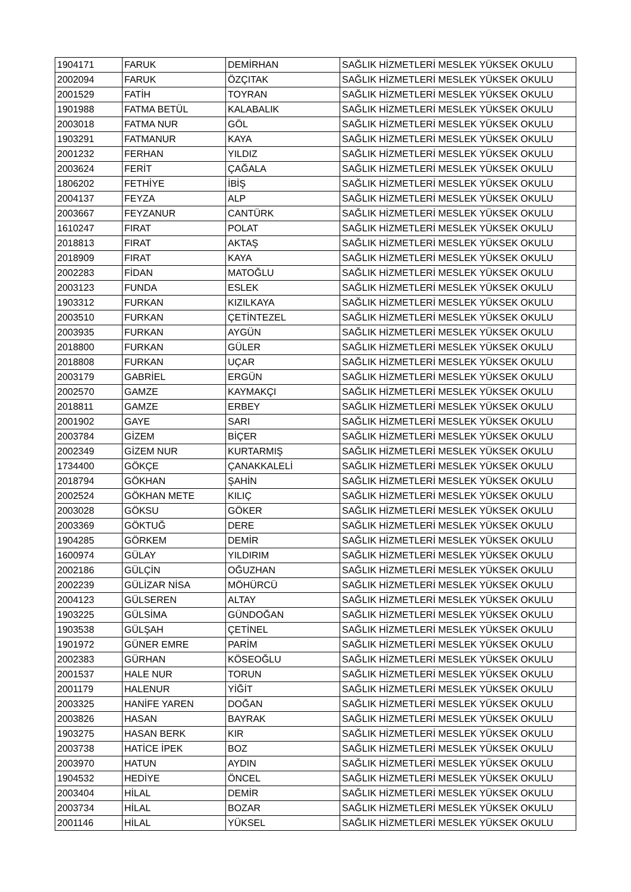| 1904171 | FARUK | DEMİRHAN | SAĞLIK HİZMETLERİ MESLEK YÜKSEK OKULU |
| 2002094 | FARUK | ÖZÇITAK | SAĞLIK HİZMETLERİ MESLEK YÜKSEK OKULU |
| 2001529 | FATİH | TOYRAN | SAĞLIK HİZMETLERİ MESLEK YÜKSEK OKULU |
| 1901988 | FATMA BETÜL | KALABALIK | SAĞLIK HİZMETLERİ MESLEK YÜKSEK OKULU |
| 2003018 | FATMA NUR | GÖL | SAĞLIK HİZMETLERİ MESLEK YÜKSEK OKULU |
| 1903291 | FATMANUR | KAYA | SAĞLIK HİZMETLERİ MESLEK YÜKSEK OKULU |
| 2001232 | FERHAN | YILDIZ | SAĞLIK HİZMETLERİ MESLEK YÜKSEK OKULU |
| 2003624 | FERİT | ÇAĞALA | SAĞLIK HİZMETLERİ MESLEK YÜKSEK OKULU |
| 1806202 | FETHİYE | İBİŞ | SAĞLIK HİZMETLERİ MESLEK YÜKSEK OKULU |
| 2004137 | FEYZA | ALP | SAĞLIK HİZMETLERİ MESLEK YÜKSEK OKULU |
| 2003667 | FEYZANUR | CANTÜRK | SAĞLIK HİZMETLERİ MESLEK YÜKSEK OKULU |
| 1610247 | FIRAT | POLAT | SAĞLIK HİZMETLERİ MESLEK YÜKSEK OKULU |
| 2018813 | FIRAT | AKTAŞ | SAĞLIK HİZMETLERİ MESLEK YÜKSEK OKULU |
| 2018909 | FIRAT | KAYA | SAĞLIK HİZMETLERİ MESLEK YÜKSEK OKULU |
| 2002283 | FİDAN | MATOĞLU | SAĞLIK HİZMETLERİ MESLEK YÜKSEK OKULU |
| 2003123 | FUNDA | ESLEK | SAĞLIK HİZMETLERİ MESLEK YÜKSEK OKULU |
| 1903312 | FURKAN | KIZILKAYA | SAĞLIK HİZMETLERİ MESLEK YÜKSEK OKULU |
| 2003510 | FURKAN | ÇETİNTEZEL | SAĞLIK HİZMETLERİ MESLEK YÜKSEK OKULU |
| 2003935 | FURKAN | AYGÜN | SAĞLIK HİZMETLERİ MESLEK YÜKSEK OKULU |
| 2018800 | FURKAN | GÜLER | SAĞLIK HİZMETLERİ MESLEK YÜKSEK OKULU |
| 2018808 | FURKAN | UÇAR | SAĞLIK HİZMETLERİ MESLEK YÜKSEK OKULU |
| 2003179 | GABRİEL | ERGÜN | SAĞLIK HİZMETLERİ MESLEK YÜKSEK OKULU |
| 2002570 | GAMZE | KAYMAKÇI | SAĞLIK HİZMETLERİ MESLEK YÜKSEK OKULU |
| 2018811 | GAMZE | ERBEY | SAĞLIK HİZMETLERİ MESLEK YÜKSEK OKULU |
| 2001902 | GAYE | SARI | SAĞLIK HİZMETLERİ MESLEK YÜKSEK OKULU |
| 2003784 | GİZEM | BİÇER | SAĞLIK HİZMETLERİ MESLEK YÜKSEK OKULU |
| 2002349 | GİZEM NUR | KURTARMIŞ | SAĞLIK HİZMETLERİ MESLEK YÜKSEK OKULU |
| 1734400 | GÖKÇE | ÇANAKKALELİ | SAĞLIK HİZMETLERİ MESLEK YÜKSEK OKULU |
| 2018794 | GÖKHAN | ŞAHİN | SAĞLIK HİZMETLERİ MESLEK YÜKSEK OKULU |
| 2002524 | GÖKHAN METE | KILIÇ | SAĞLIK HİZMETLERİ MESLEK YÜKSEK OKULU |
| 2003028 | GÖKSU | GÖKER | SAĞLIK HİZMETLERİ MESLEK YÜKSEK OKULU |
| 2003369 | GÖKTUĞ | DERE | SAĞLIK HİZMETLERİ MESLEK YÜKSEK OKULU |
| 1904285 | GÖRKEM | DEMİR | SAĞLIK HİZMETLERİ MESLEK YÜKSEK OKULU |
| 1600974 | GÜLAY | YILDIRIM | SAĞLIK HİZMETLERİ MESLEK YÜKSEK OKULU |
| 2002186 | GÜLÇİN | OĞUZHAN | SAĞLIK HİZMETLERİ MESLEK YÜKSEK OKULU |
| 2002239 | GÜLİZAR NİSA | MÖHÜRCÜ | SAĞLIK HİZMETLERİ MESLEK YÜKSEK OKULU |
| 2004123 | GÜLSEREN | ALTAY | SAĞLIK HİZMETLERİ MESLEK YÜKSEK OKULU |
| 1903225 | GÜLSİMA | GÜNDOĞAN | SAĞLIK HİZMETLERİ MESLEK YÜKSEK OKULU |
| 1903538 | GÜLŞAH | ÇETİNEL | SAĞLIK HİZMETLERİ MESLEK YÜKSEK OKULU |
| 1901972 | GÜNER EMRE | PARİM | SAĞLIK HİZMETLERİ MESLEK YÜKSEK OKULU |
| 2002383 | GÜRHAN | KÖSEOĞLU | SAĞLIK HİZMETLERİ MESLEK YÜKSEK OKULU |
| 2001537 | HALE NUR | TORUN | SAĞLIK HİZMETLERİ MESLEK YÜKSEK OKULU |
| 2001179 | HALENUR | YİĞİT | SAĞLIK HİZMETLERİ MESLEK YÜKSEK OKULU |
| 2003325 | HANİFE YAREN | DOĞAN | SAĞLIK HİZMETLERİ MESLEK YÜKSEK OKULU |
| 2003826 | HASAN | BAYRAK | SAĞLIK HİZMETLERİ MESLEK YÜKSEK OKULU |
| 1903275 | HASAN BERK | KIR | SAĞLIK HİZMETLERİ MESLEK YÜKSEK OKULU |
| 2003738 | HATİCE İPEK | BOZ | SAĞLIK HİZMETLERİ MESLEK YÜKSEK OKULU |
| 2003970 | HATUN | AYDIN | SAĞLIK HİZMETLERİ MESLEK YÜKSEK OKULU |
| 1904532 | HEDİYE | ÖNCEL | SAĞLIK HİZMETLERİ MESLEK YÜKSEK OKULU |
| 2003404 | HİLAL | DEMİR | SAĞLIK HİZMETLERİ MESLEK YÜKSEK OKULU |
| 2003734 | HİLAL | BOZAR | SAĞLIK HİZMETLERİ MESLEK YÜKSEK OKULU |
| 2001146 | HİLAL | YÜKSEL | SAĞLIK HİZMETLERİ MESLEK YÜKSEK OKULU |